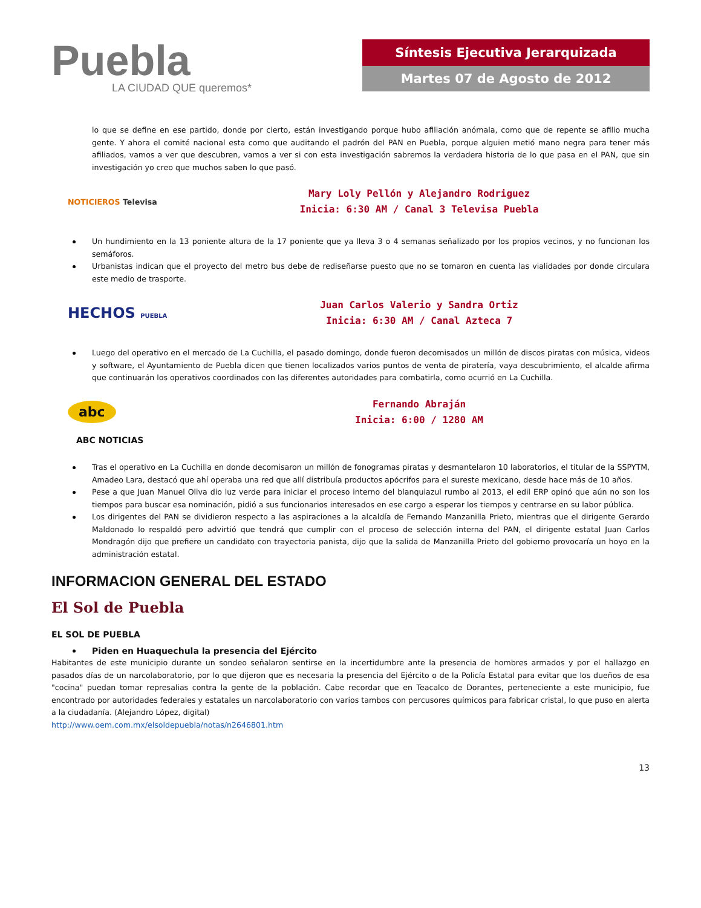Puebla
LA CIUDAD QUE queremos*
Síntesis Ejecutiva Jerarquizada
Martes 07 de Agosto de 2012
lo que se define en ese partido, donde por cierto, están investigando porque hubo afiliación anómala, como que de repente se afilio mucha gente. Y ahora el comité nacional esta como que auditando el padrón del PAN en Puebla, porque alguien metió mano negra para tener más afiliados, vamos a ver que descubren, vamos a ver si con esta investigación sabremos la verdadera historia de lo que pasa en el PAN, que sin investigación yo creo que muchos saben lo que pasó.
NOTICIEROS Televisa
Mary Loly Pellón y Alejandro Rodriguez
Inicia: 6:30 AM / Canal 3 Televisa Puebla
Un hundimiento en la 13 poniente altura de la 17 poniente que ya lleva 3 o 4 semanas señalizado por los propios vecinos, y no funcionan los semáforos.
Urbanistas indican que el proyecto del metro bus debe de rediseñarse puesto que no se tomaron en cuenta las vialidades por donde circulara este medio de trasporte.
HECHOS PUEBLA
Juan Carlos Valerio y Sandra Ortiz
Inicia: 6:30 AM / Canal Azteca 7
Luego del operativo en el mercado de La Cuchilla, el pasado domingo, donde fueron decomisados un millón de discos piratas con música, videos y software, el Ayuntamiento de Puebla dicen que tienen localizados varios puntos de venta de piratería, vaya descubrimiento, el alcalde afirma que continuarán los operativos coordinados con las diferentes autoridades para combatirla, como ocurrió en La Cuchilla.
abc
Fernando Abraján
Inicia: 6:00 / 1280 AM
ABC NOTICIAS
Tras el operativo en La Cuchilla en donde decomisaron un millón de fonogramas piratas y desmantelaron 10 laboratorios, el titular de la SSPYTM, Amadeo Lara, destacó que ahí operaba una red que allí distribuía productos apócrifos para el sureste mexicano, desde hace más de 10 años.
Pese a que Juan Manuel Oliva dio luz verde para iniciar el proceso interno del blanquiazul rumbo al 2013, el edil ERP opinó que aún no son los tiempos para buscar esa nominación, pidió a sus funcionarios interesados en ese cargo a esperar los tiempos y centrarse en su labor pública.
Los dirigentes del PAN se dividieron respecto a las aspiraciones a la alcaldía de Fernando Manzanilla Prieto, mientras que el dirigente Gerardo Maldonado lo respaldó pero advirtió que tendrá que cumplir con el proceso de selección interna del PAN, el dirigente estatal Juan Carlos Mondragón dijo que prefiere un candidato con trayectoria panista, dijo que la salida de Manzanilla Prieto del gobierno provocaría un hoyo en la administración estatal.
INFORMACION GENERAL DEL ESTADO
El Sol de Puebla
EL SOL DE PUEBLA
Piden en Huaquechula la presencia del Ejército
Habitantes de este municipio durante un sondeo señalaron sentirse en la incertidumbre ante la presencia de hombres armados y por el hallazgo en pasados días de un narcolaboratorio, por lo que dijeron que es necesaria la presencia del Ejército o de la Policía Estatal para evitar que los dueños de esa "cocina" puedan tomar represalias contra la gente de la población. Cabe recordar que en Teacalco de Dorantes, perteneciente a este municipio, fue encontrado por autoridades federales y estatales un narcolaboratorio con varios tambos con percusores químicos para fabricar cristal, lo que puso en alerta a la ciudadanía. (Alejandro López, digital)
http://www.oem.com.mx/elsoldepuebla/notas/n2646801.htm
13